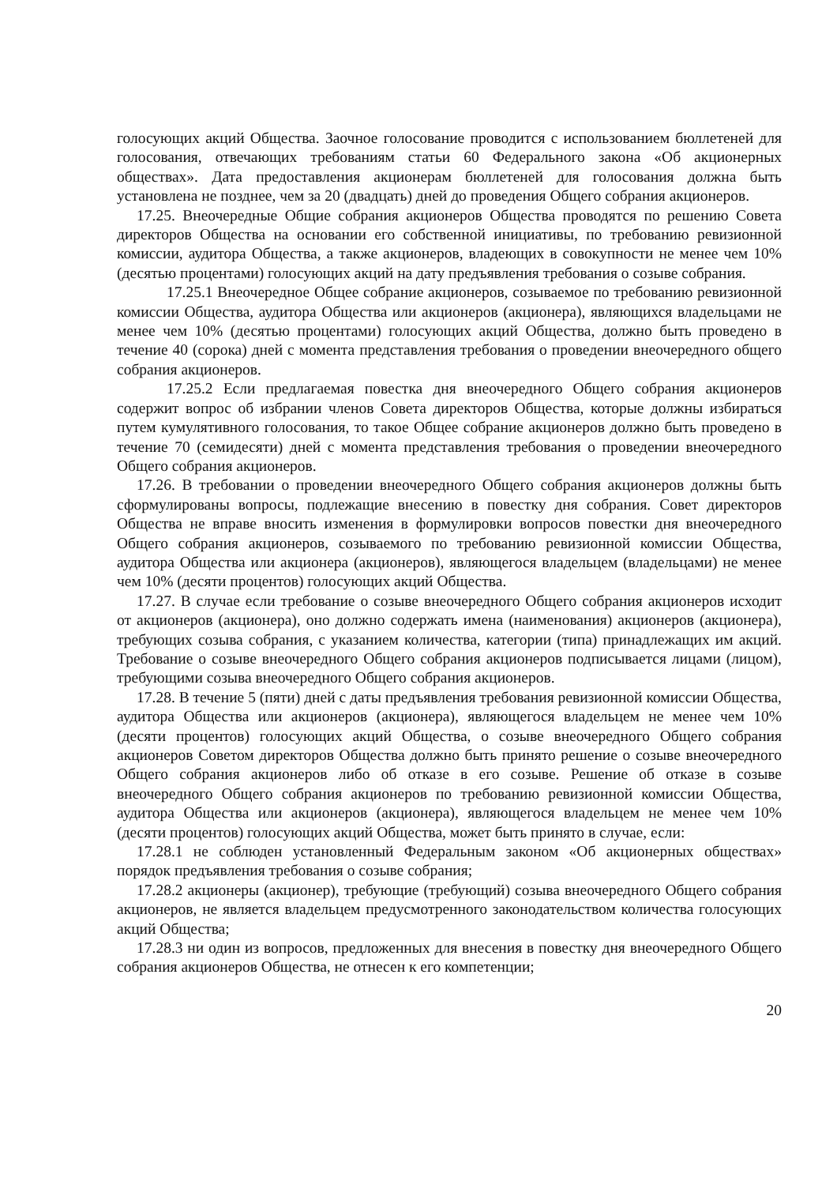голосующих акций Общества. Заочное голосование проводится с использованием бюллетеней для голосования, отвечающих требованиям статьи 60 Федерального закона «Об акционерных обществах». Дата предоставления акционерам бюллетеней для голосования должна быть установлена не позднее, чем за 20 (двадцать) дней до проведения Общего собрания акционеров.
17.25. Внеочередные Общие собрания акционеров Общества проводятся по решению Совета директоров Общества на основании его собственной инициативы, по требованию ревизионной комиссии, аудитора Общества, а также акционеров, владеющих в совокупности не менее чем 10% (десятью процентами) голосующих акций на дату предъявления требования о созыве собрания.
17.25.1 Внеочередное Общее собрание акционеров, созываемое по требованию ревизионной комиссии Общества, аудитора Общества или акционеров (акционера), являющихся владельцами не менее чем 10% (десятью процентами) голосующих акций Общества, должно быть проведено в течение 40 (сорока) дней с момента представления требования о проведении внеочередного общего собрания акционеров.
17.25.2 Если предлагаемая повестка дня внеочередного Общего собрания акционеров содержит вопрос об избрании членов Совета директоров Общества, которые должны избираться путем кумулятивного голосования, то такое Общее собрание акционеров должно быть проведено в течение 70 (семидесяти) дней с момента представления требования о проведении внеочередного Общего собрания акционеров.
17.26. В требовании о проведении внеочередного Общего собрания акционеров должны быть сформулированы вопросы, подлежащие внесению в повестку дня собрания. Совет директоров Общества не вправе вносить изменения в формулировки вопросов повестки дня внеочередного Общего собрания акционеров, созываемого по требованию ревизионной комиссии Общества, аудитора Общества или акционера (акционеров), являющегося владельцем (владельцами) не менее чем 10% (десяти процентов) голосующих акций Общества.
17.27. В случае если требование о созыве внеочередного Общего собрания акционеров исходит от акционеров (акционера), оно должно содержать имена (наименования) акционеров (акционера), требующих созыва собрания, с указанием количества, категории (типа) принадлежащих им акций. Требование о созыве внеочередного Общего собрания акционеров подписывается лицами (лицом), требующими созыва внеочередного Общего собрания акционеров.
17.28. В течение 5 (пяти) дней с даты предъявления требования ревизионной комиссии Общества, аудитора Общества или акционеров (акционера), являющегося владельцем не менее чем 10% (десяти процентов) голосующих акций Общества, о созыве внеочередного Общего собрания акционеров Советом директоров Общества должно быть принято решение о созыве внеочередного Общего собрания акционеров либо об отказе в его созыве. Решение об отказе в созыве внеочередного Общего собрания акционеров по требованию ревизионной комиссии Общества, аудитора Общества или акционеров (акционера), являющегося владельцем не менее чем 10% (десяти процентов) голосующих акций Общества, может быть принято в случае, если:
17.28.1 не соблюден установленный Федеральным законом «Об акционерных обществах» порядок предъявления требования о созыве собрания;
17.28.2 акционеры (акционер), требующие (требующий) созыва внеочередного Общего собрания акционеров, не является владельцем предусмотренного законодательством количества голосующих акций Общества;
17.28.3 ни один из вопросов, предложенных для внесения в повестку дня внеочередного Общего собрания акционеров Общества, не отнесен к его компетенции;
20